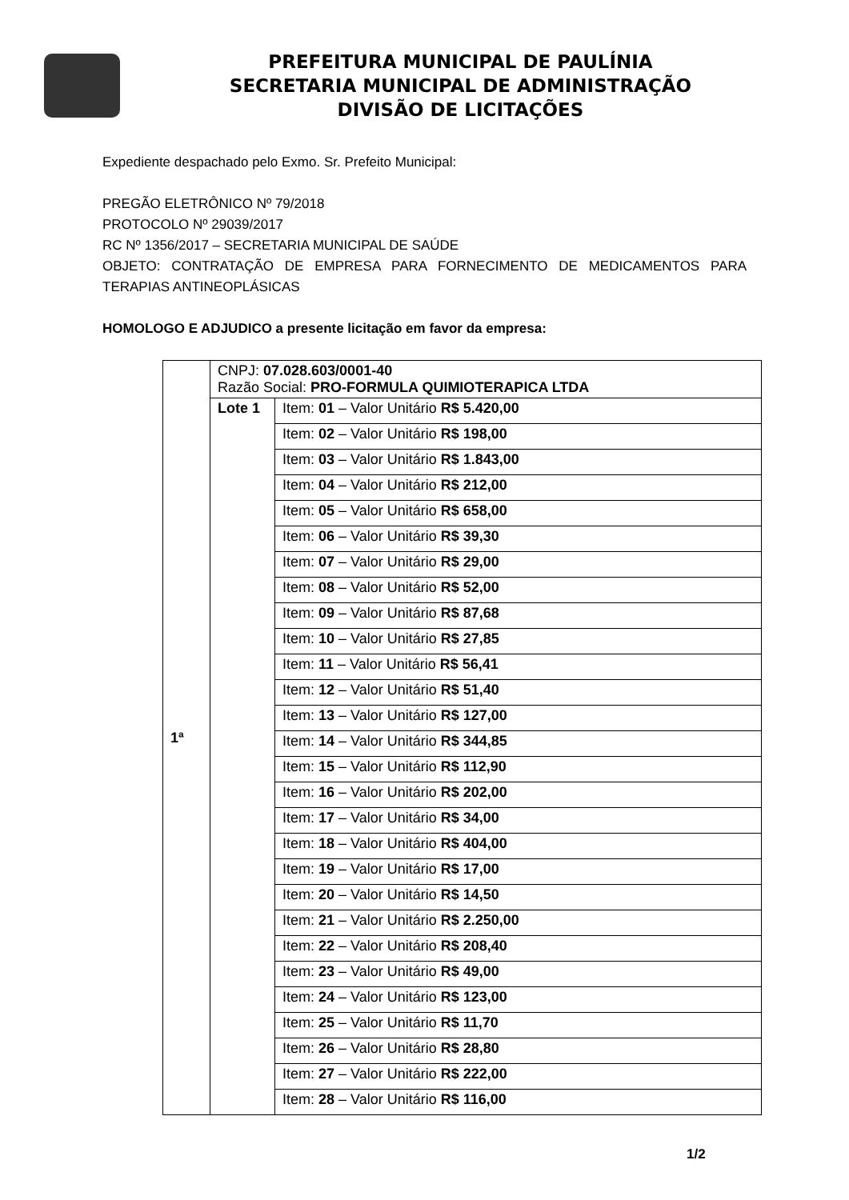PREFEITURA MUNICIPAL DE PAULÍNIA
SECRETARIA MUNICIPAL DE ADMINISTRAÇÃO
DIVISÃO DE LICITAÇÕES
Expediente despachado pelo Exmo. Sr. Prefeito Municipal:
PREGÃO ELETRÔNICO Nº 79/2018
PROTOCOLO Nº 29039/2017
RC Nº 1356/2017 – SECRETARIA MUNICIPAL DE SAÚDE
OBJETO: CONTRATAÇÃO DE EMPRESA PARA FORNECIMENTO DE MEDICAMENTOS PARA TERAPIAS ANTINEOPLÁSICAS
HOMOLOGO E ADJUDICO a presente licitação em favor da empresa:
| 1ª | CNPJ: 07.028.603/0001-40 Razão Social: PRO-FORMULA QUIMIOTERAPICA LTDA | |
| | Lote 1 | Item: 01 – Valor Unitário R$ 5.420,00 |
| | | Item: 02 – Valor Unitário R$ 198,00 |
| | | Item: 03 – Valor Unitário R$ 1.843,00 |
| | | Item: 04 – Valor Unitário R$ 212,00 |
| | | Item: 05 – Valor Unitário R$ 658,00 |
| | | Item: 06 – Valor Unitário R$ 39,30 |
| | | Item: 07 – Valor Unitário R$ 29,00 |
| | | Item: 08 – Valor Unitário R$ 52,00 |
| | | Item: 09 – Valor Unitário R$ 87,68 |
| | | Item: 10 – Valor Unitário R$ 27,85 |
| | | Item: 11 – Valor Unitário R$ 56,41 |
| | | Item: 12 – Valor Unitário R$ 51,40 |
| | | Item: 13 – Valor Unitário R$ 127,00 |
| | | Item: 14 – Valor Unitário R$ 344,85 |
| | | Item: 15 – Valor Unitário R$ 112,90 |
| | | Item: 16 – Valor Unitário R$ 202,00 |
| | | Item: 17 – Valor Unitário R$ 34,00 |
| | | Item: 18 – Valor Unitário R$ 404,00 |
| | | Item: 19 – Valor Unitário R$ 17,00 |
| | | Item: 20 – Valor Unitário R$ 14,50 |
| | | Item: 21 – Valor Unitário R$ 2.250,00 |
| | | Item: 22 – Valor Unitário R$ 208,40 |
| | | Item: 23 – Valor Unitário R$ 49,00 |
| | | Item: 24 – Valor Unitário R$ 123,00 |
| | | Item: 25 – Valor Unitário R$ 11,70 |
| | | Item: 26 – Valor Unitário R$ 28,80 |
| | | Item: 27 – Valor Unitário R$ 222,00 |
| | | Item: 28 – Valor Unitário R$ 116,00 |
1/2